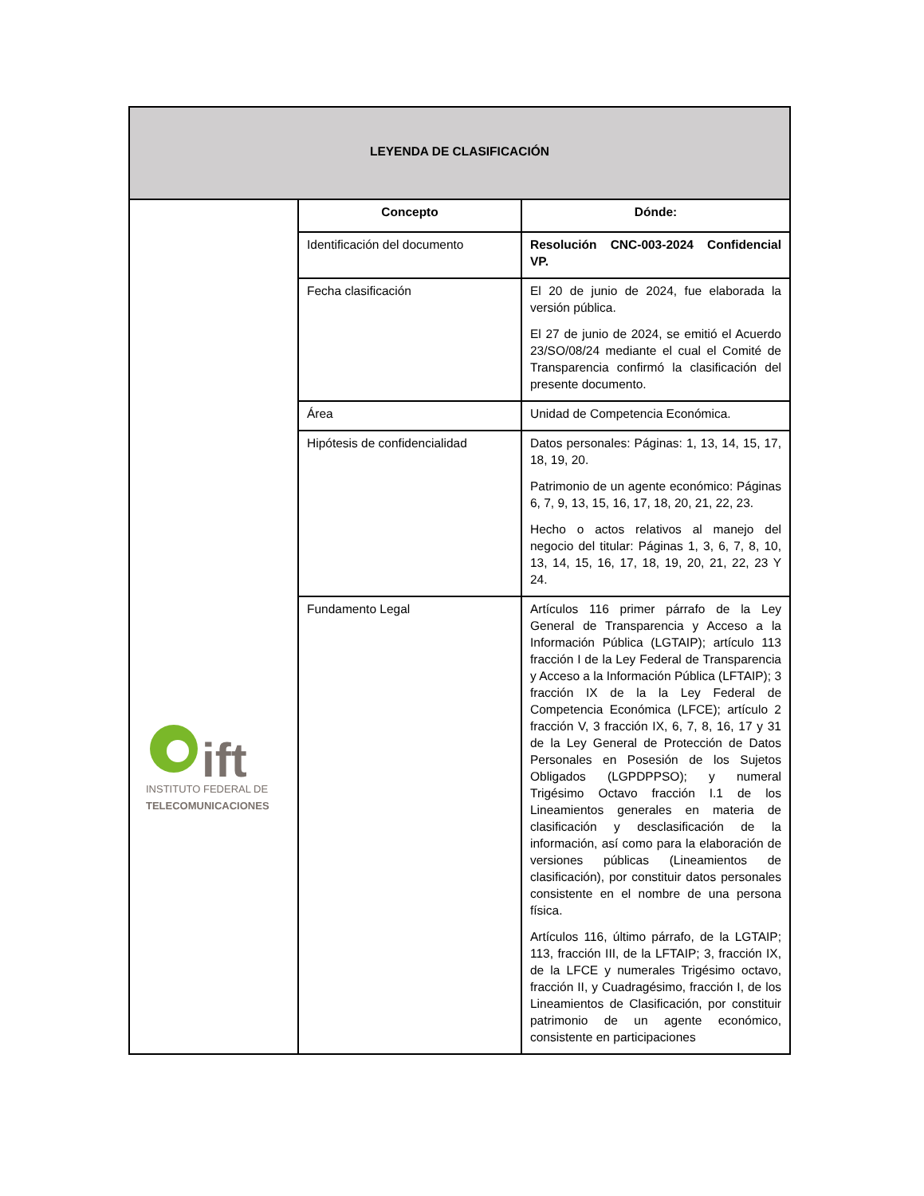| LEYENDA DE CLASIFICACIÓN | | |
| --- | --- | --- |
| ift INSTITUTO FEDERAL DE TELECOMUNICACIONES | Concepto | Dónde: |
| | Identificación del documento | Resolución CNC-003-2024 Confidencial VP. |
| | Fecha clasificación | El 20 de junio de 2024, fue elaborada la versión pública. El 27 de junio de 2024, se emitió el Acuerdo 23/SO/08/24 mediante el cual el Comité de Transparencia confirmó la clasificación del presente documento. |
| | Área | Unidad de Competencia Económica. |
| | Hipótesis de confidencialidad | Datos personales: Páginas: 1, 13, 14, 15, 17, 18, 19, 20. Patrimonio de un agente económico: Páginas 6, 7, 9, 13, 15, 16, 17, 18, 20, 21, 22, 23. Hecho o actos relativos al manejo del negocio del titular: Páginas 1, 3, 6, 7, 8, 10, 13, 14, 15, 16, 17, 18, 19, 20, 21, 22, 23 Y 24. |
| | Fundamento Legal | Artículos 116 primer párrafo de la Ley General de Transparencia y Acceso a la Información Pública (LGTAIP); artículo 113 fracción I de la Ley Federal de Transparencia y Acceso a la Información Pública (LFTAIP); 3 fracción IX de la la Ley Federal de Competencia Económica (LFCE); artículo 2 fracción V, 3 fracción IX, 6, 7, 8, 16, 17 y 31 de la Ley General de Protección de Datos Personales en Posesión de los Sujetos Obligados (LGPDPPSO); y numeral Trigésimo Octavo fracción I.1 de los Lineamientos generales en materia de clasificación y desclasificación de la información, así como para la elaboración de versiones públicas (Lineamientos de clasificación), por constituir datos personales consistente en el nombre de una persona física. Artículos 116, último párrafo, de la LGTAIP; 113, fracción III, de la LFTAIP; 3, fracción IX, de la LFCE y numerales Trigésimo octavo, fracción II, y Cuadragésimo, fracción I, de los Lineamientos de Clasificación, por constituir patrimonio de un agente económico, consistente en participaciones |